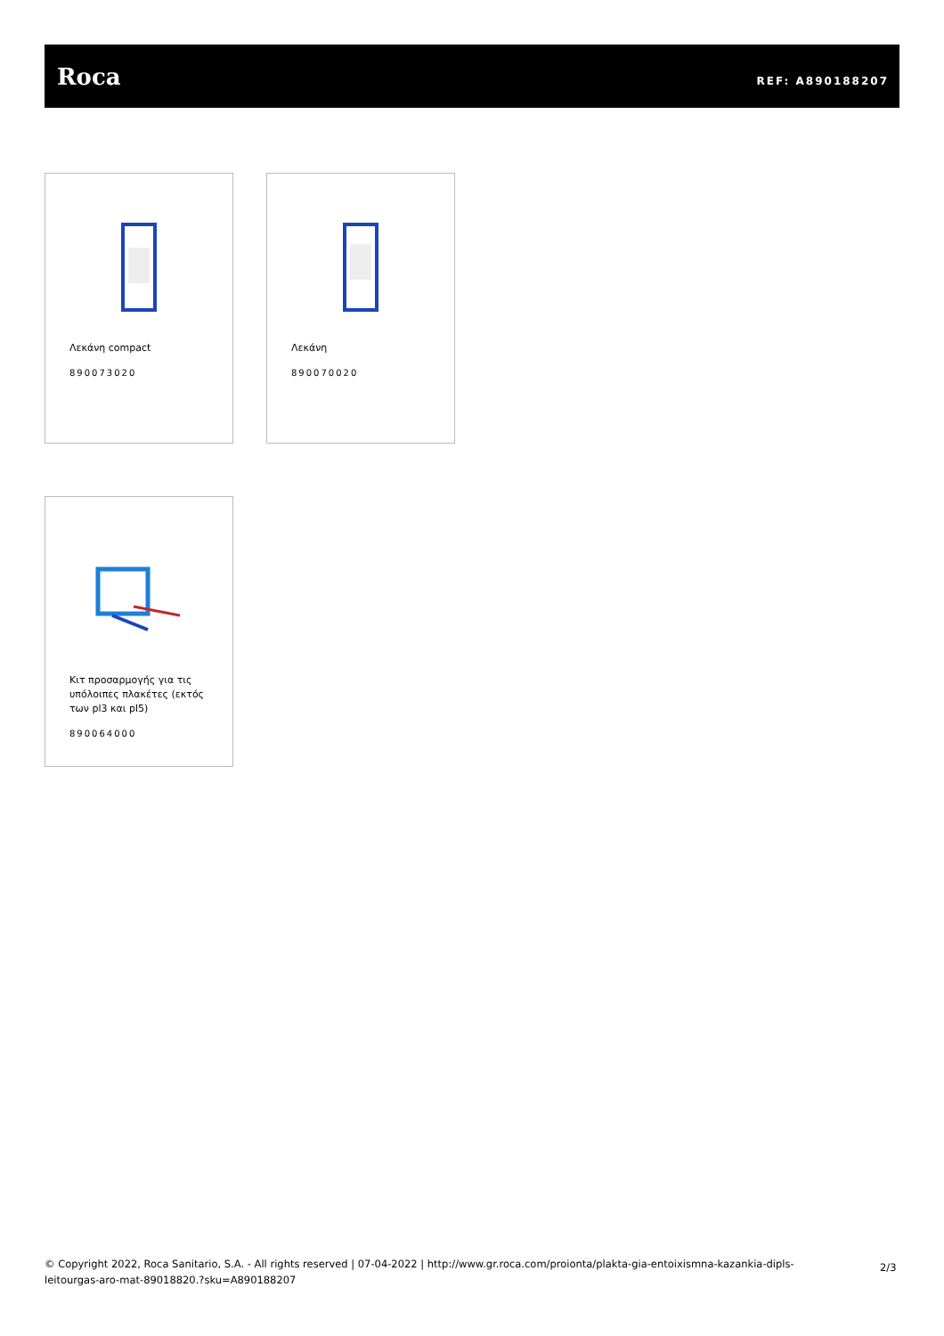Roca
REF: A890188207
Λεκάνη compact
890073020
Λεκάνη
890070020
Κιτ προσαρμογής για τις υπόλοιπες πλακέτες (εκτός των pl3 και pl5)
890064000
© Copyright 2022, Roca Sanitario, S.A. - All rights reserved | 07-04-2022 | http://www.gr.roca.com/proionta/plakta-gia-entoixismna-kazankia-dipls-leitourgas-aro-mat-89018820.?sku=A890188207
2/3